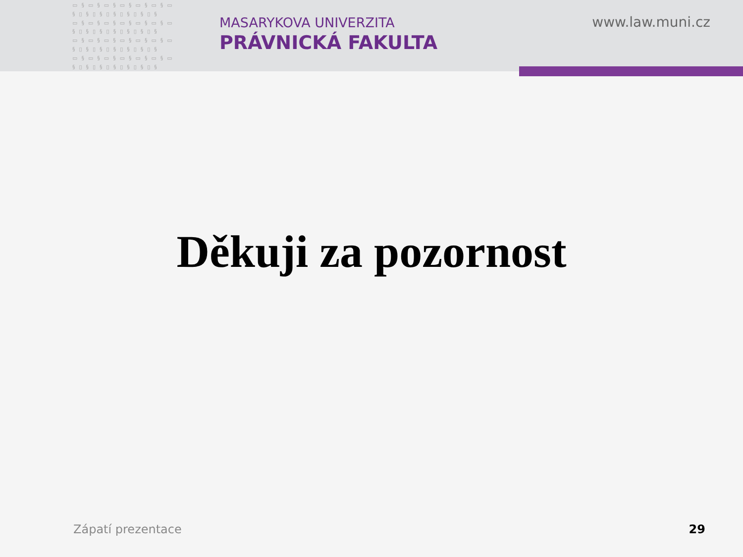▭§▭§▭§▭§▭§▭§▭ §▯§▯§▯§▯§▯§▯§ ▭§▭§▭§▭§▭§▭§▭ §▯§▯§▯§▯§▯§▯§ ▭§▭§▭§▭§▭§▭§▭ §▯§▯§▯§▯§▯§▯§ ▭§▭§▭§▭§▭§▭§▭ §▯§▯§▯§▯§▯§▯§
MASARYKOVA UNIVERZITA
PRÁVNICKÁ FAKULTA
www.law.muni.cz
Děkuji za pozornost
Zápatí prezentace 29